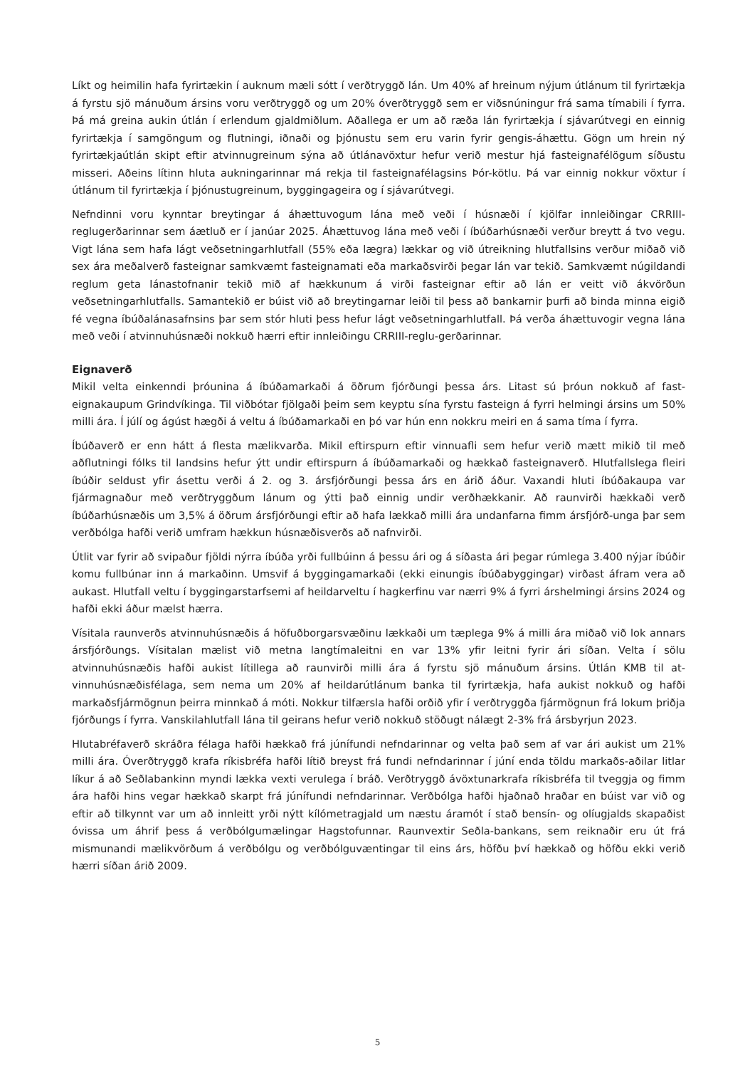Líkt og heimilin hafa fyrirtækin í auknum mæli sótt í verðtryggð lán. Um 40% af hreinum nýjum útlánum til fyrirtækja á fyrstu sjö mánuðum ársins voru verðtryggð og um 20% óverðtryggð sem er viðsnúningur frá sama tímabili í fyrra. Þá má greina aukin útlán í erlendum gjaldmiðlum. Aðallega er um að ræða lán fyrirtækja í sjávarútvegi en einnig fyrirtækja í samgöngum og flutningi, iðnaði og þjónustu sem eru varin fyrir gengis-áhættu. Gögn um hrein ný fyrirtækjaútlán skipt eftir atvinnugreinum sýna að útlánavöxtur hefur verið mestur hjá fasteignafélögum síðustu misseri. Aðeins lítinn hluta aukningarinnar má rekja til fasteignafélagsins Þór-kötlu. Þá var einnig nokkur vöxtur í útlánum til fyrirtækja í þjónustugreinum, byggingageira og í sjávarútvegi.
Nefndinni voru kynntar breytingar á áhættuvogum lána með veði í húsnæði í kjölfar innleiðingar CRRIII-reglugerðarinnar sem áætluð er í janúar 2025. Áhættuvog lána með veði í íbúðarhúsnæði verður breytt á tvo vegu. Vigt lána sem hafa lágt veðsetningarhlutfall (55% eða lægra) lækkar og við útreikning hlutfallsins verður miðað við sex ára meðalverð fasteignar samkvæmt fasteignamati eða markaðsvirði þegar lán var tekið. Samkvæmt núgildandi reglum geta lánastofnanir tekið mið af hækkunum á virði fasteignar eftir að lán er veitt við ákvörðun veðsetningarhlutfalls. Samantekið er búist við að breytingarnar leiði til þess að bankarnir þurfi að binda minna eigið fé vegna íbúðalánasafnsins þar sem stór hluti þess hefur lágt veðsetningarhlutfall. Þá verða áhættuvogir vegna lána með veði í atvinnuhúsnæði nokkuð hærri eftir innleiðingu CRRIII-reglu-gerðarinnar.
Eignaverð
Mikil velta einkenndi þróunina á íbúðamarkaði á öðrum fjórðungi þessa árs. Litast sú þróun nokkuð af fast-eignakaupum Grindvíkinga. Til viðbótar fjölgaði þeim sem keyptu sína fyrstu fasteign á fyrri helmingi ársins um 50% milli ára. Í júlí og ágúst hægði á veltu á íbúðamarkaði en þó var hún enn nokkru meiri en á sama tíma í fyrra.
Íbúðaverð er enn hátt á flesta mælikvarða. Mikil eftirspurn eftir vinnuafli sem hefur verið mætt mikið til með aðflutningi fólks til landsins hefur ýtt undir eftirspurn á íbúðamarkaði og hækkað fasteignaverð. Hlutfallslega fleiri íbúðir seldust yfir ásettu verði á 2. og 3. ársfjórðungi þessa árs en árið áður. Vaxandi hluti íbúðakaupa var fjármagnaður með verðtryggðum lánum og ýtti það einnig undir verðhækkanir. Að raunvirði hækkaði verð íbúðarhúsnæðis um 3,5% á öðrum ársfjórðungi eftir að hafa lækkað milli ára undanfarna fimm ársfjórð-unga þar sem verðbólga hafði verið umfram hækkun húsnæðisverðs að nafnvirði.
Útlit var fyrir að svipaður fjöldi nýrra íbúða yrði fullbúinn á þessu ári og á síðasta ári þegar rúmlega 3.400 nýjar íbúðir komu fullbúnar inn á markaðinn. Umsvif á byggingamarkaði (ekki einungis íbúðabyggingar) virðast áfram vera að aukast. Hlutfall veltu í byggingarstarfsemi af heildarveltu í hagkerfinu var nærri 9% á fyrri árshelmingi ársins 2024 og hafði ekki áður mælst hærra.
Vísitala raunverðs atvinnuhúsnæðis á höfuðborgarsvæðinu lækkaði um tæplega 9% á milli ára miðað við lok annars ársfjórðungs. Vísitalan mælist við metna langtímaleitni en var 13% yfir leitni fyrir ári síðan. Velta í sölu atvinnuhúsnæðis hafði aukist lítillega að raunvirði milli ára á fyrstu sjö mánuðum ársins. Útlán KMB til at-vinnuhúsnæðisfélaga, sem nema um 20% af heildarútlánum banka til fyrirtækja, hafa aukist nokkuð og hafði markaðsfjármögnun þeirra minnkað á móti. Nokkur tilfærsla hafði orðið yfir í verðtryggða fjármögnun frá lokum þriðja fjórðungs í fyrra. Vanskilahlutfall lána til geirans hefur verið nokkuð stöðugt nálægt 2-3% frá ársbyrjun 2023.
Hlutabréfaverð skráðra félaga hafði hækkað frá júnífundi nefndarinnar og velta það sem af var ári aukist um 21% milli ára. Óverðtryggð krafa ríkisbréfa hafði lítið breyst frá fundi nefndarinnar í júní enda töldu markaðs-aðilar litlar líkur á að Seðlabankinn myndi lækka vexti verulega í bráð. Verðtryggð ávöxtunarkrafa ríkisbréfa til tveggja og fimm ára hafði hins vegar hækkað skarpt frá júnífundi nefndarinnar. Verðbólga hafði hjaðnað hraðar en búist var við og eftir að tilkynnt var um að innleitt yrði nýtt kílómetragjald um næstu áramót í stað bensín- og olíugjalds skapaðist óvissa um áhrif þess á verðbólgumælingar Hagstofunnar. Raunvextir Seðla-bankans, sem reiknaðir eru út frá mismunandi mælikvörðum á verðbólgu og verðbólguvæntingar til eins árs, höfðu því hækkað og höfðu ekki verið hærri síðan árið 2009.
5